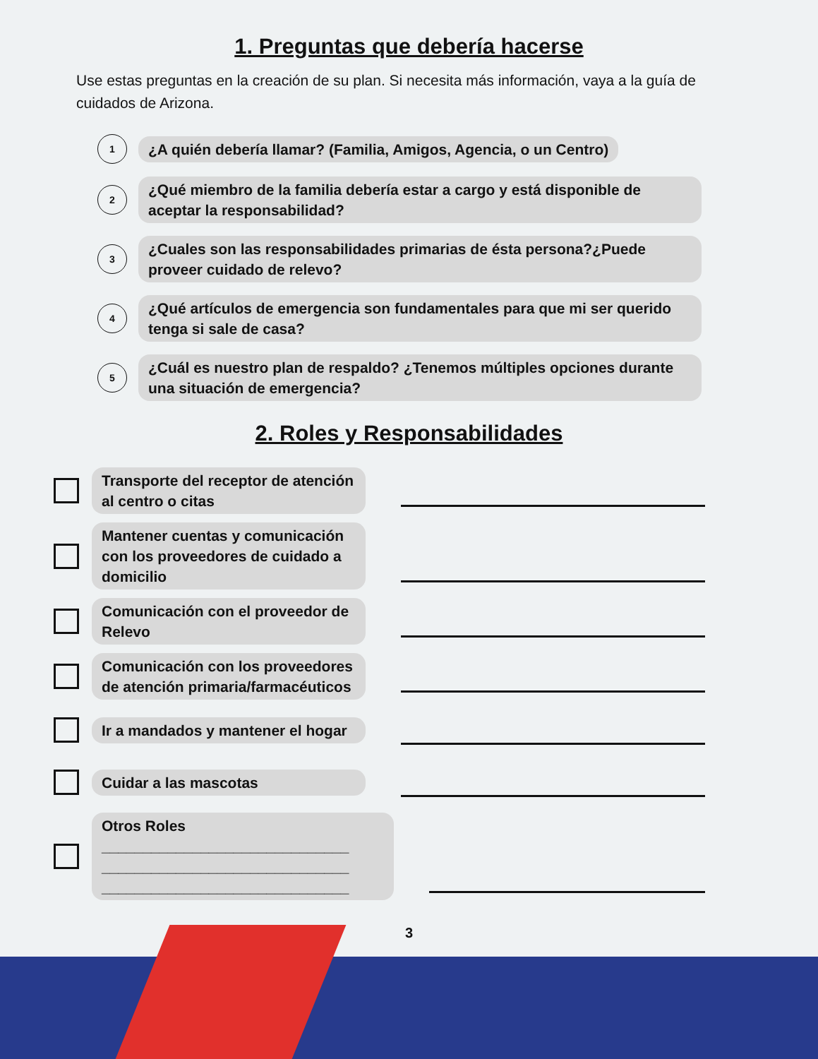1. Preguntas que debería hacerse
Use estas preguntas en la creación de su plan. Si necesita más información, vaya a la guía de cuidados de Arizona.
1
¿A quién debería llamar? (Familia, Amigos, Agencia, o un Centro)
2
¿Qué miembro de la familia debería estar a cargo y está disponible de aceptar la responsabilidad?
3
¿Cuales son las responsabilidades primarias de ésta persona?¿Puede proveer cuidado de relevo?
4
¿Qué artículos de emergencia son fundamentales para que mi ser querido tenga si sale de casa?
5
¿Cuál es nuestro plan de respaldo? ¿Tenemos múltiples opciones durante una situación de emergencia?
2. Roles y Responsabilidades
Transporte del receptor de atención al centro o citas
Mantener cuentas y comunicación con los proveedores de cuidado a domicilio
Comunicación con el proveedor de Relevo
Comunicación con los proveedores de atención primaria/farmacéuticos
Ir a mandados y mantener el hogar
Cuidar a las mascotas
Otros Roles
______________________________
______________________________
______________________________
3